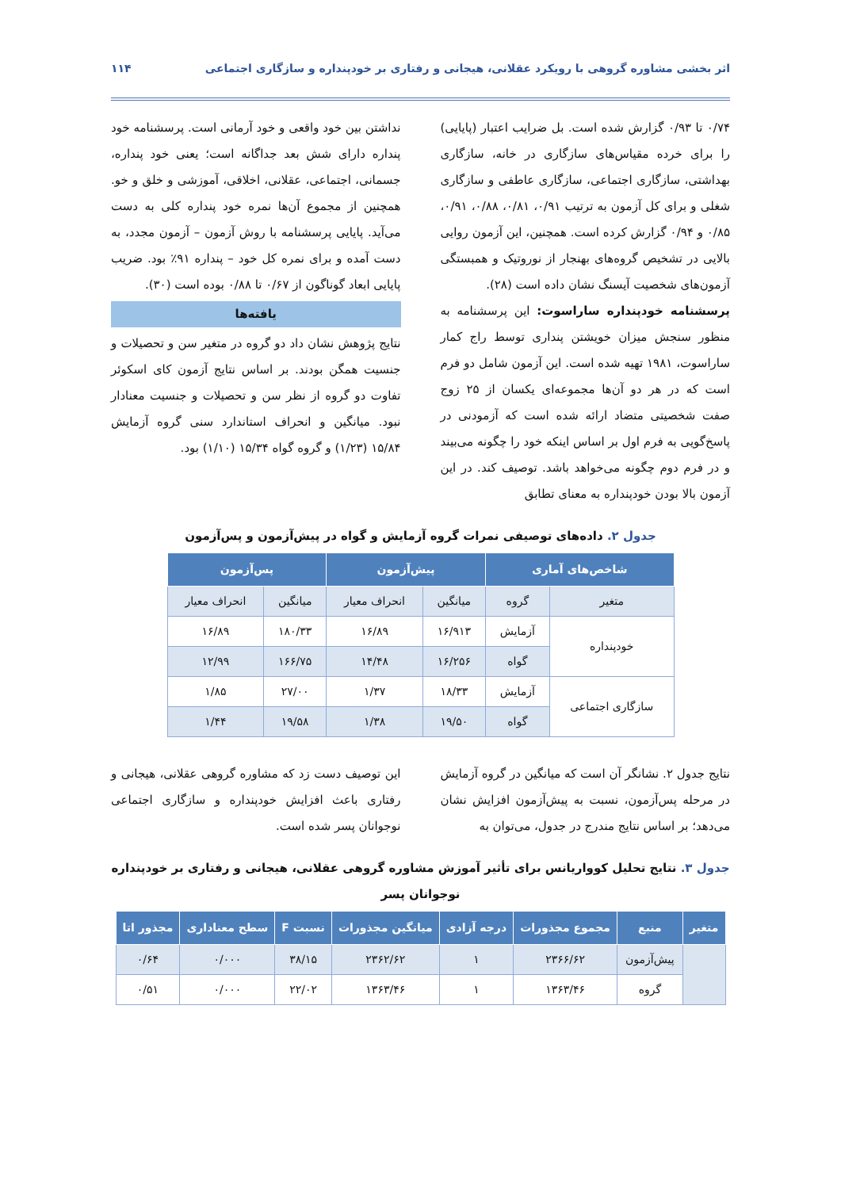اثر بخشی مشاوره گروهی با رویکرد عقلانی، هیجانی و رفتاری بر خودپنداره و سازگاری اجتماعی
۱۱۴
۰/۷۴ تا ۰/۹۳ گزارش شده است. بل ضرایب اعتبار (پایایی) را برای خرده مقیاس‌های سازگاری در خانه، سازگاری بهداشتی، سازگاری اجتماعی، سازگاری عاطفی و سازگاری شغلی و برای کل آزمون به ترتیب ۰/۹۱، ۰/۸۱، ۰/۸۸، ۰/۹۱، ۰/۸۵ و ۰/۹۴ گزارش کرده است. همچنین، این آزمون روایی بالایی در تشخیص گروه‌های بهنجار از نوروتیک و همبستگی آزمون‌های شخصیت آیسنگ نشان داده است (۲۸).
پرسشنامه خودپنداره ساراسوت: این پرسشنامه به منظور سنجش میزان خویشتن پنداری توسط راج کمار ساراسوت، ۱۹۸۱ تهیه شده است. این آزمون شامل دو فرم است که در هر دو آن‌ها مجموعه‌ای یکسان از ۲۵ زوج صفت شخصیتی متضاد ارائه شده است که آزمودنی در پاسخ‌گویی به فرم اول بر اساس اینکه خود را چگونه می‌بیند و در فرم دوم چگونه می‌خواهد باشد. توصیف کند. در این آزمون بالا بودن خودپنداره به معنای تطابق
نداشتن بین خود واقعی و خود آرمانی است. پرسشنامه خود پنداره دارای شش بعد جداگانه است؛ یعنی خود پنداره، جسمانی، اجتماعی، عقلانی، اخلاقی، آموزشی و خلق و خو. همچنین از مجموع آن‌ها نمره خود پنداره کلی به دست می‌آید. پایایی پرسشنامه با روش آزمون – آزمون مجدد، به دست آمده و برای نمره کل خود – پنداره ۹۱٪ بود. ضریب پایایی ابعاد گوناگون از ۰/۶۷ تا ۰/۸۸ بوده است (۳۰).
یافته‌ها
نتایج پژوهش نشان داد دو گروه در متغیر سن و تحصیلات و جنسیت همگن بودند. بر اساس نتایج آزمون کای اسکوئر تفاوت دو گروه از نظر سن و تحصیلات و جنسیت معنادار نبود. میانگین و انحراف استاندارد سنی گروه آزمایش ۱۵/۸۴ (۱/۲۳) و گروه گواه ۱۵/۳۴ (۱/۱۰) بود.
جدول ۲. داده‌های توصیفی نمرات گروه آزمایش و گواه در پیش‌آزمون و پس‌آزمون
| شاخص‌های آماری | | پیش‌آزمون | | پس‌آزمون | |
| --- | --- | --- | --- | --- | --- |
| متغیر | گروه | میانگین | انحراف معیار | میانگین | انحراف معیار |
| خودپنداره | آزمایش | ۱۶/۹۱۳ | ۱۶/۸۹ | ۱۸۰/۳۳ | ۱۶/۸۹ |
| | گواه | ۱۶/۲۵۶ | ۱۴/۴۸ | ۱۶۶/۷۵ | ۱۲/۹۹ |
| سازگاری اجتماعی | آزمایش | ۱۸/۳۳ | ۱/۳۷ | ۲۷/۰۰ | ۱/۸۵ |
| | گواه | ۱۹/۵۰ | ۱/۳۸ | ۱۹/۵۸ | ۱/۴۴ |
نتایج جدول ۲. نشانگر آن است که میانگین در گروه آزمایش در مرحله پس‌آزمون، نسبت به پیش‌آزمون افزایش نشان می‌دهد؛ بر اساس نتایج مندرج در جدول، می‌توان به
این توصیف دست زد که مشاوره گروهی عقلانی، هیجانی و رفتاری باعث افزایش خودپنداره و سازگاری اجتماعی نوجوانان پسر شده است.
جدول ۳. نتایج تحلیل کوواریانس برای تأثیر آموزش مشاوره گروهی عقلانی، هیجانی و رفتاری بر خودپنداره نوجوانان پسر
| متغیر | منبع | مجموع مجذورات | درجه آزادی | میانگین مجذورات | نسبت F | سطح معناداری | مجذور اتا |
| --- | --- | --- | --- | --- | --- | --- | --- |
| | پیش‌آزمون | ۲۳۶۶/۶۲ | ۱ | ۲۳۶۲/۶۲ | ۳۸/۱۵ | ۰/۰۰۰ | ۰/۶۴ |
| | گروه | ۱۳۶۳/۴۶ | ۱ | ۱۳۶۳/۴۶ | ۲۲/۰۲ | ۰/۰۰۰ | ۰/۵۱ |